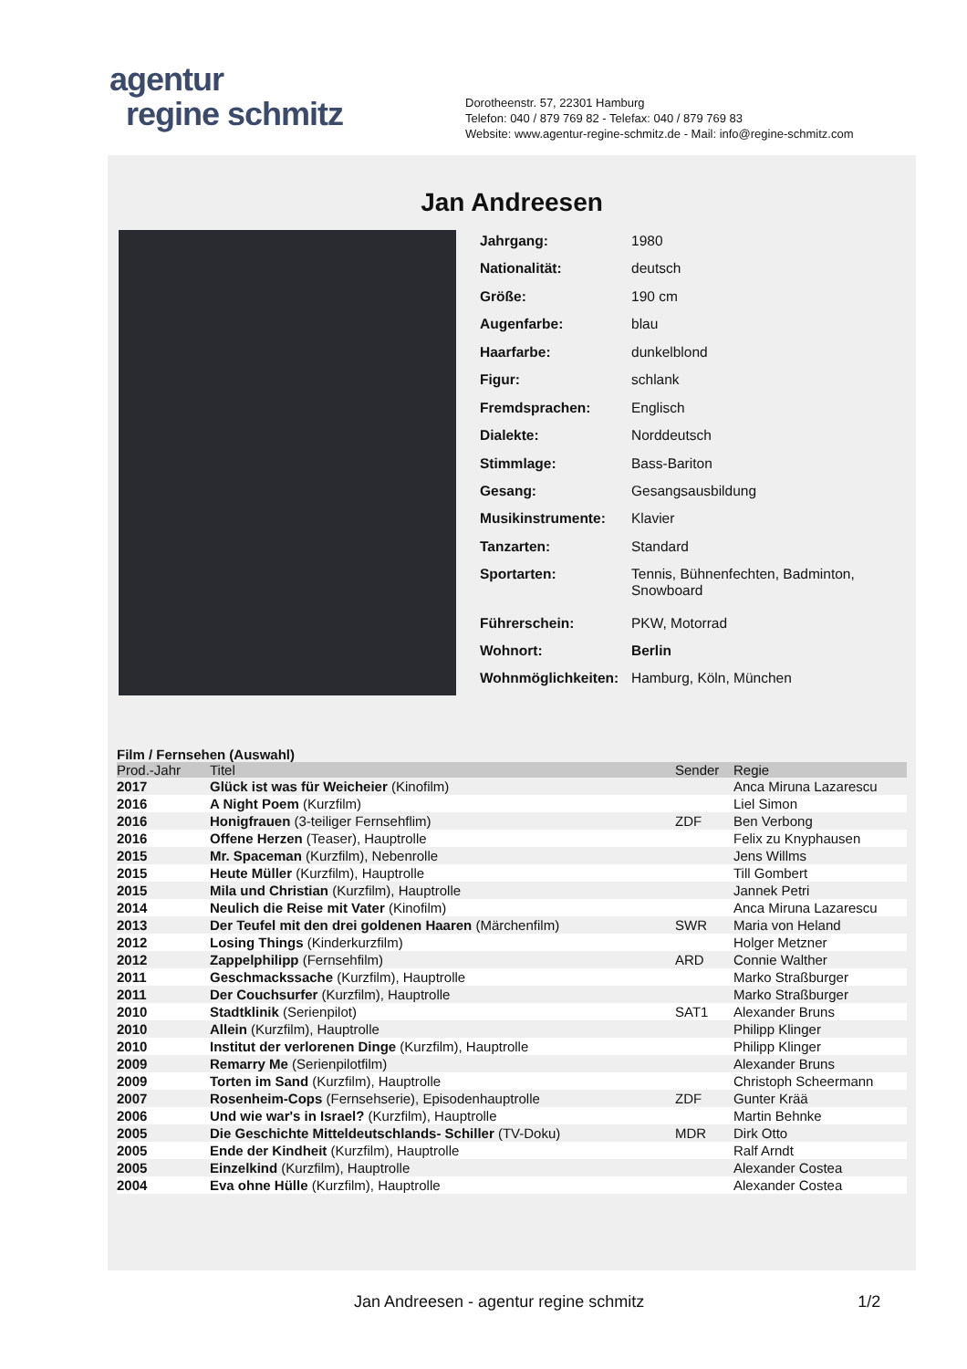agentur
regine schmitz
Dorotheenstr. 57, 22301 Hamburg
Telefon: 040 / 879 769 82 - Telefax: 040 / 879 769 83
Website: www.agentur-regine-schmitz.de - Mail: info@regine-schmitz.com
Jan Andreesen
| Jahrgang: | 1980 |
| Nationalität: | deutsch |
| Größe: | 190 cm |
| Augenfarbe: | blau |
| Haarfarbe: | dunkelblond |
| Figur: | schlank |
| Fremdsprachen: | Englisch |
| Dialekte: | Norddeutsch |
| Stimmlage: | Bass-Bariton |
| Gesang: | Gesangsausbildung |
| Musikinstrumente: | Klavier |
| Tanzarten: | Standard |
| Sportarten: | Tennis, Bühnenfechten, Badminton, Snowboard |
| Führerschein: | PKW, Motorrad |
| Wohnort: | Berlin |
| Wohnmöglichkeiten: | Hamburg, Köln, München |
Film / Fernsehen (Auswahl)
| Prod.-Jahr | Titel | Sender | Regie |
| --- | --- | --- | --- |
| 2017 | Glück ist was für Weicheier (Kinofilm) | | Anca Miruna Lazarescu |
| 2016 | A Night Poem (Kurzfilm) | | Liel Simon |
| 2016 | Honigfrauen (3-teiliger Fernsehflim) | ZDF | Ben Verbong |
| 2016 | Offene Herzen (Teaser), Hauptrolle | | Felix zu Knyphausen |
| 2015 | Mr. Spaceman (Kurzfilm), Nebenrolle | | Jens Willms |
| 2015 | Heute Müller (Kurzfilm), Hauptrolle | | Till Gombert |
| 2015 | Mila und Christian (Kurzfilm), Hauptrolle | | Jannek Petri |
| 2014 | Neulich die Reise mit Vater (Kinofilm) | | Anca Miruna Lazarescu |
| 2013 | Der Teufel mit den drei goldenen Haaren (Märchenfilm) | SWR | Maria von Heland |
| 2012 | Losing Things (Kinderkurzfilm) | | Holger Metzner |
| 2012 | Zappelphilipp (Fernsehfilm) | ARD | Connie Walther |
| 2011 | Geschmackssache (Kurzfilm), Hauptrolle | | Marko Straßburger |
| 2011 | Der Couchsurfer (Kurzfilm), Hauptrolle | | Marko Straßburger |
| 2010 | Stadtklinik (Serienpilot) | SAT1 | Alexander Bruns |
| 2010 | Allein (Kurzfilm), Hauptrolle | | Philipp Klinger |
| 2010 | Institut der verlorenen Dinge (Kurzfilm), Hauptrolle | | Philipp Klinger |
| 2009 | Remarry Me (Serienpilotfilm) | | Alexander Bruns |
| 2009 | Torten im Sand (Kurzfilm), Hauptrolle | | Christoph Scheermann |
| 2007 | Rosenheim-Cops (Fernsehserie), Episodenhauptrolle | ZDF | Gunter Krää |
| 2006 | Und wie war's in Israel? (Kurzfilm), Hauptrolle | | Martin Behnke |
| 2005 | Die Geschichte Mitteldeutschlands- Schiller (TV-Doku) | MDR | Dirk Otto |
| 2005 | Ende der Kindheit (Kurzfilm), Hauptrolle | | Ralf Arndt |
| 2005 | Einzelkind (Kurzfilm), Hauptrolle | | Alexander Costea |
| 2004 | Eva ohne Hülle (Kurzfilm), Hauptrolle | | Alexander Costea |
Jan Andreesen - agentur regine schmitz 1/2